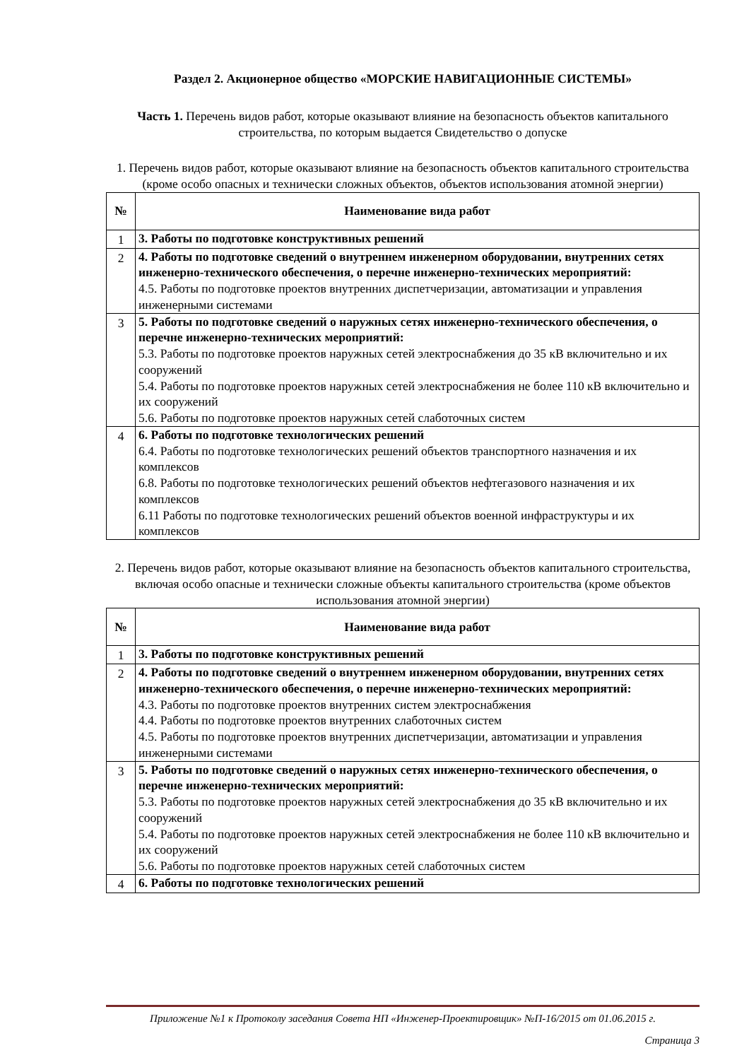Раздел 2. Акционерное общество «МОРСКИЕ НАВИГАЦИОННЫЕ СИСТЕМЫ»
Часть 1. Перечень видов работ, которые оказывают влияние на безопасность объектов капитального строительства, по которым выдается Свидетельство о допуске
1. Перечень видов работ, которые оказывают влияние на безопасность объектов капитального строительства (кроме особо опасных и технически сложных объектов, объектов использования атомной энергии)
| № | Наименование вида работ |
| --- | --- |
| 1 | 3. Работы по подготовке конструктивных решений |
| 2 | 4. Работы по подготовке сведений о внутреннем инженерном оборудовании, внутренних сетях инженерно-технического обеспечения, о перечне инженерно-технических мероприятий: 4.5. Работы по подготовке проектов внутренних диспетчеризации, автоматизации и управления инженерными системами |
| 3 | 5. Работы по подготовке сведений о наружных сетях инженерно-технического обеспечения, о перечне инженерно-технических мероприятий: 5.3. Работы по подготовке проектов наружных сетей электроснабжения до 35 кВ включительно и их сооружений 5.4. Работы по подготовке проектов наружных сетей электроснабжения не более 110 кВ включительно и их сооружений 5.6. Работы по подготовке проектов наружных сетей слаботочных систем |
| 4 | 6. Работы по подготовке технологических решений 6.4. Работы по подготовке технологических решений объектов транспортного назначения и их комплексов 6.8. Работы по подготовке технологических решений объектов нефтегазового назначения и их комплексов 6.11 Работы по подготовке технологических решений объектов военной инфраструктуры и их комплексов |
2. Перечень видов работ, которые оказывают влияние на безопасность объектов капитального строительства, включая особо опасные и технически сложные объекты капитального строительства (кроме объектов использования атомной энергии)
| № | Наименование вида работ |
| --- | --- |
| 1 | 3. Работы по подготовке конструктивных решений |
| 2 | 4. Работы по подготовке сведений о внутреннем инженерном оборудовании, внутренних сетях инженерно-технического обеспечения, о перечне инженерно-технических мероприятий: 4.3. Работы по подготовке проектов внутренних систем электроснабжения 4.4. Работы по подготовке проектов внутренних слаботочных систем 4.5. Работы по подготовке проектов внутренних диспетчеризации, автоматизации и управления инженерными системами |
| 3 | 5. Работы по подготовке сведений о наружных сетях инженерно-технического обеспечения, о перечне инженерно-технических мероприятий: 5.3. Работы по подготовке проектов наружных сетей электроснабжения до 35 кВ включительно и их сооружений 5.4. Работы по подготовке проектов наружных сетей электроснабжения не более 110 кВ включительно и их сооружений 5.6. Работы по подготовке проектов наружных сетей слаботочных систем |
| 4 | 6. Работы по подготовке технологических решений |
Приложение №1 к Протоколу заседания Совета НП «Инженер-Проектировщик» №П-16/2015 от 01.06.2015 г.
Страница 3